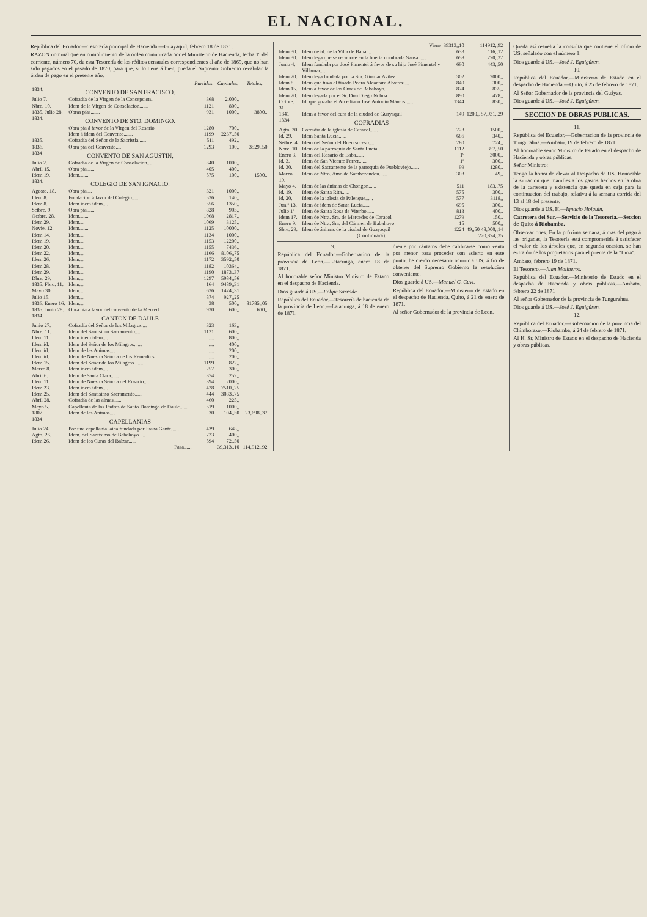EL NACIONAL.
República del Ecuador.—Tesorería principal de Hacienda.—Guayaquil, febrero 18 de 1871.
RAZON nominal que en cumplimiento de la órden comunicada por el Ministerio de Hacienda, fecha 1º del corriente, número 70, da esta Tesorería de los réditos censuales correspondientes al año de 1869, que no han sido pagados en el pasado de 1870, para que, si lo tiene á bien, pueda el Supremo Gobierno revalidar la órden de pago en el presente año.
| | | Partidas. | Capitales. | Totales. |
| --- | --- | --- | --- | --- |
| 1834. | CONVENTO DE SAN FRACISCO. | | | |
| Julio 7. | Cofradía de la Vírgen de la Concepcion.. | 368 | 2,000,, | |
| Nbre. 10. | Idem de la Vírgen de Consolacion....... | 1121 | 800,, | |
| 1835. Julio 28. | Obras pías....... | 931 | 1000,, | 3800,, |
| 1834. | CONVENTO DE STO. DOMINGO. | | | |
| | Obra pía á favor de la Vírgen del Rosario | 1280 | 700,, | |
| | Idem á idem del Convento....... | 1199 | 2237,,50 | |
| 1835. | Cofradía del Señor de la Sacristía...... | 511 | 492,, | |
| 1836. | Obra pía del Convento.... | 1293 | 100,, | 3529,,50 |
| 1834 | CONVENTO DE SAN AGUSTIN, | | | |
| Julio 2. | Cofradía de la Vírgen de Consolacion.... | 340 | 1000,, | |
| Abril 15. | Obra pía...... | 405 | 400,, | |
| Idem 19, | Idem....... | 575 | 100,, | 1500,, |
| 1834. | COLEGIO DE SAN IGNACIO. | | | |
| Agosto. 18. | Obra pía.... | 321 | 1000,, | |
| Idem 8. | Fundacion á favor del Colegio..... | 536 | 140,, | |
| Idem 8. | Idem idem idem.... | 556 | 1350,, | |
| Setbre. 9 | Obra pía...... | 828 | 905,, | |
| Octbre. 28. | Idem....... | 1068 | 2817,, | |
| Idem 29. | Idem.... | 1069 | 3125,, | |
| Novie. 12. | Idem....... | 1125 | 10000,, | |
| Idem 14. | Idem.... | 1134 | 1000,, | |
| Idem 19. | Idem.... | 1153 | 12200,, | |
| Idem 20. | Idem.... | 1155 | 7436,, | |
| Idem 22. | Idem.... | 1166 | 8106,,75 | |
| Idem 26. | Idem.... | 1172 | 3592,,50 | |
| Idem 28. | Idem.... | 1182 | 10364,, | |
| Idem 29. | Idem.... | 1190 | 1873,,37 | |
| Dbre. 29. | Idem.... | 1297 | 5984,,56 | |
| 1835. Fbro. 11. | Idem.... | 164 | 9489,,31 | |
| Mayo 30. | Idem.... | 636 | 1474,,31 | |
| Julio 15. | Idem.... | 874 | 927,,25 | |
| 1836. Enero 16. | Idem.... | 38 | 500,, | 81785,,05 |
| 1835. Junio 28. | Obra pía á favor del convento de la Merced | 930 | 600,, | 600,, |
| 1834. | CANTON DE DAULE | | | |
| Junio 27. | Cofradía del Señor de los Milagros.... | 323 | 163,, | |
| Nbre. 11. | Idem del Santísimo Sacramento...... | 1121 | 600,, | |
| Idem 11. | Idem idem idem.... | .... | 800,, | |
| Idem id. | Idem del Señor de los Milagros...... | .... | 400,, | |
| Idem id. | Idem de las Animas.... | .... | 200,, | |
| Idem id. | Idem de Nuestra Señora de los Remedios | .... | 200,, | |
| Idem 15. | Idem del Señor de los Milagros ...... | 1199 | 822,, | |
| Marzo 8. | Idem idem idem.... | 257 | 300,, | |
| Abril 6. | Idem de Santa Clara...... | 374 | 252,, | |
| Idem 11. | Idem de Nuestra Señora del Rosario.... | 394 | 2000,, | |
| Idem 23. | Idem idem idem.... | 428 | 7510,,25 | |
| Idem 25. | Idem del Santísimo Sacramento...... | 444 | 3083,,75 | |
| Abril 28. | Cofradía de las almas...... | 460 | 225,, | |
| Mayo 5. | Capellanía de los Padres de Santo Domingo de Daule...... | 519 | 1000,, | |
| 1807 | Idem de las Animas.... | 30 | 104,,50 | 23,698,,37 |
| 1834 | CAPELLANIAS | | | |
| Julio 24. | Por una capellanía laica fundada por Juana Gante...... | 439 | 648,, | |
| Agto. 26. | Idem. del Santísimo de Babahoyo .... | 723 | 400,, | |
| Idem 26. | Idem de los Curas del Balzar...... | 594 | 72,,50 | |
| | Pasa...... | | 39,313,,10 | 114,912,,92 |
| | Viene | 39313,,10 | 114912,,92 |
| Idem 30. | Idem de id. de la Villa de Baba.... | 633 | 116,,12 |
| Idem 30. | Idem lega que se reconoce en la huerta nombrada Sausa...... | 658 | 770,,37 |
| Junio 4. | Idem fundada por José Pimentel á favor de su hijo José Pimentel y Villamar.... | 690 | 443,,50 |
| Idem 20. | Idem lega fundada por la Sra. Giomar Avilez | 302 | 2000,, |
| Idem 8. | Idem que tuvo el finado Pedro Alcántara Alvarez.... | 840 | 300,, |
| Idem 15. | Idem á favor de los Curas de Babahoyo. | 874 | 835,, |
| Idem 20. | Idem legada por el Sr. Don Diego Noboa | 890 | 478,, |
| Octbre. 31 | Id. que gozaba el Arcediano José Antonio Márcos...... | 1344 | 830,, |
| 1841 | Idem á favor del cura de la ciudad de Guayaquil | 149 | 1200,, 57,931,,29 |
| 1834 | COFRADIAS | | |
| Agto. 20. | Cofradía de la iglesia de Caracol...... | 723 | 1500,, |
| Id. 29. | Idem Santa Lucía...... | 686 | 340,, |
| Setbre. 4. | Idem del Señor del Buen suceso.... | 780 | 724,, |
| Nbre. 10. | Idem de la parroquia de Santa Lucía.. | 1112 | 357,,50 |
| Enero 3. | Idem del Rosario de Baba...... | 1º | 3000,, |
| Id. 3. | Idem de San Vicente Ferrer...... | 1º | 300,, |
| Id. 30. | Idem del Sacramento de la parroquia de Puebloviejo...... | 99 | 1280,, |
| Marzo 19. | Idem de Ntro. Amo de Samborondon...... | 303 | 49,, |
| Mayo 4. | Idem de las ánimas de Chongon...... | 511 | 183,,75 |
| Id. 19. | Idem de Santa Rita...... | 575 | 300,, |
| Id. 20. | Idem de la iglesia de Palenque...... | 577 | 3118,, |
| Jun.º 13. | Idem de idem de Santa Lucía...... | 695 | 300,, |
| Julio 1º | Idem de Santa Rosa de Viterbo...... | 813 | 400,, |
| Idem 17. | Idem de Ntra. Sra. de Mercedes de Caracol | 1279 | 150,, |
| Enero 9. | Idem de Ntra. Sra. del Cármen de Babahoyo | 15 | 500,, |
| Sbre. 29. | Idem de ánimas de la ciudad de Guayaquil | 1224 | 49,,50 48,000,,14 |
| | (Continuará). | | 220,874,,35 |
9.
República del Ecuador.—Gobernacion de la provincia de Leon.—Latacunga, enero 18 de 1871.
Al honorable señor Ministro Ministro de Estado en el despacho de Hacienda.
Dios guarde á US.—Felipe Sarrade.
República del Ecuador.—Tesorería de hacienda de la provincia de Leon.—Latacunga, á 18 de enero de 1871.
diente por cántaros debe calificarse como venta por menor para proceder con acierto en este punto, he creido necesario ocurrir á US. á fin de obtener del Supremo Gobierno la resolucion conveniente.
Dios guarde á US.—Manuel C. Cuvi.
República del Ecuador.—Ministerio de Estado en el despacho de Hacienda. Quito, á 21 de enero de 1871.
Al señor Gobernador de la provincia de Leon.
Queda así resuelta la consulta que contiene el oficio de US. señalado con el número 1.
Dios guarde á US.—José J. Eguigúren.
10.
República del Ecuador.—Ministerio de Estado en el despacho de Hacienda.—Quito, á 25 de febrero de 1871.
Al Señor Gobernador de la provincia del Guáyas.
Dios guarde á US.—José J. Eguigúren.
SECCION DE OBRAS PUBLICAS.
11.
República del Ecuador.—Gobernacion de la provincia de Tungurahua.—Ambato, 19 de febrero de 1871.
Al honorable señor Ministro de Estado en el despacho de Hacienda y obras públicas.
Señor Ministro:
Tengo la honra de elevar al Despacho de US. Honorable la situacion que manifiesta los gastos hechos en la obra de la carretera y existencia que queda en caja para la continuacion del trabajo, relativa á la semana corrida del 13 al 18 del presente.
Dios guarde á US. H.—Ignacio Holguin.
Carretera del Sur.—Servicio de la Tesorería.—Seccion de Quito á Riobamba.
Observaciones. En la próxima semana, á mas del pago á las brigadas, la Tesorería está comprometida á satisfacer el valor de los árboles que, en segunda ocasion, se han extraido de los propietarios para el puente de la "Liria".
Ambato, febrero 19 de 1871.
El Tesorero.—Juan Molineros.
República del Ecuador.—Ministerio de Estado en el despacho de Hacienda y obras públicas.—Ambato, febrero 22 de 1871
Al señor Gobernador de la provincia de Tungurahua.
Dios guarde á US.—José J. Eguigúren.
12.
República del Ecuador.—Gobernacion de la provincia del Chimborazo.—Riobamba, á 24 de febrero de 1871.
Al H. Sr. Ministro de Estado en el despacho de Hacienda y obras públicas.